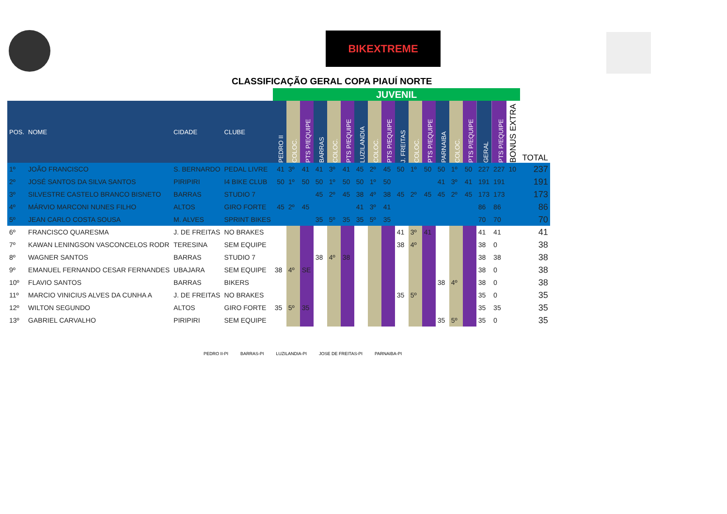BIKEXTREME
CLASSIFICAÇÃO GERAL COPA PIAUÍ NORTE
| | | | | JUVENIL | | | | | | | | | | | | | | | | | | |
| POS. | NOME | CIDADE | CLUBE | PEDRO II | COLOC. | PTS P/EQUIPE | BARRAS | COLOC. | PTS P/EQUIPE | LUZILANDIA | COLOC. | PTS P/EQUIPE | J. FREITAS | COLOC. | PTS P/EQUIPE | PARNAIBA | COLOC. | PTS P/EQUIPE | GERAL | PTS P/EQUIPE | BONUS EXTRA | TOTAL |
| 1º | JOÃO FRANCISCO | S. BERNARDO | PEDAL LIVRE | 41 | 3º | 41 | 41 | 3º | 41 | 45 | 2º | 45 | 50 | 1º | 50 | 50 | 1º | 50 | 227 | 227 | 10 | 237 |
| 2º | JOSÉ SANTOS DA SILVA SANTOS | PIRIPIRI | I4 BIKE CLUB | 50 | 1º | 50 | 50 | 1º | 50 | 50 | 1º | 50 | | | | 41 | 3º | 41 | 191 | 191 | | 191 |
| 3º | SILVESTRE CASTELO BRANCO BISNETO | BARRAS | STUDIO 7 | | | | 45 | 2º | 45 | 38 | 4º | 38 | 45 | 2º | 45 | 45 | 2º | 45 | 173 | 173 | | 173 |
| 4º | MÁRVIO MARCONI NUNES FILHO | ALTOS | GIRO FORTE | 45 | 2º | 45 | | | | 41 | 3º | 41 | | | | | | | 86 | 86 | | 86 |
| 5º | JEAN CARLO COSTA SOUSA | M. ALVES | SPRINT BIKES | | | | 35 | 5º | 35 | 35 | 5º | 35 | | | | | | | 70 | 70 | | 70 |
| 6º | FRANCISCO QUARESMA | J. DE FREITAS | NO BRAKES | | | | | | | | | | 41 | 3º | 41 | | | | 41 | 41 | | 41 |
| 7º | KAWAN LENINGSON VASCONCELOS RODR | TERESINA | SEM EQUIPE | | | | | | | | | | 38 | 4º | | | | | 38 | 0 | | 38 |
| 8º | WAGNER SANTOS | BARRAS | STUDIO 7 | | | | 38 | 4º | 38 | | | | | | | | | | 38 | 38 | | 38 |
| 9º | EMANUEL FERNANDO CESAR FERNANDES | UBAJARA | SEM EQUIPE | 38 | 4º | SE | | | | | | | | | | | | | 38 | 0 | | 38 |
| 10º | FLAVIO SANTOS | BARRAS | BIKERS | | | | | | | | | | | | | 38 | 4º | | 38 | 0 | | 38 |
| 11º | MARCIO VINICIUS ALVES DA CUNHA A | J. DE FREITAS | NO BRAKES | | | | | | | | | | 35 | 5º | | | | | 35 | 0 | | 35 |
| 12º | WILTON SEGUNDO | ALTOS | GIRO FORTE | 35 | 5º | 35 | | | | | | | | | | | | | 35 | 35 | | 35 |
| 13º | GABRIEL CARVALHO | PIRIPIRI | SEM EQUIPE | | | | | | | | | | | | | 35 | 5º | | 35 | 0 | | 35 |
PEDRO II-PI BARRAS-PI LUZILANDIA-PI JOSE DE FREITAS-PI PARNAIBA-PI